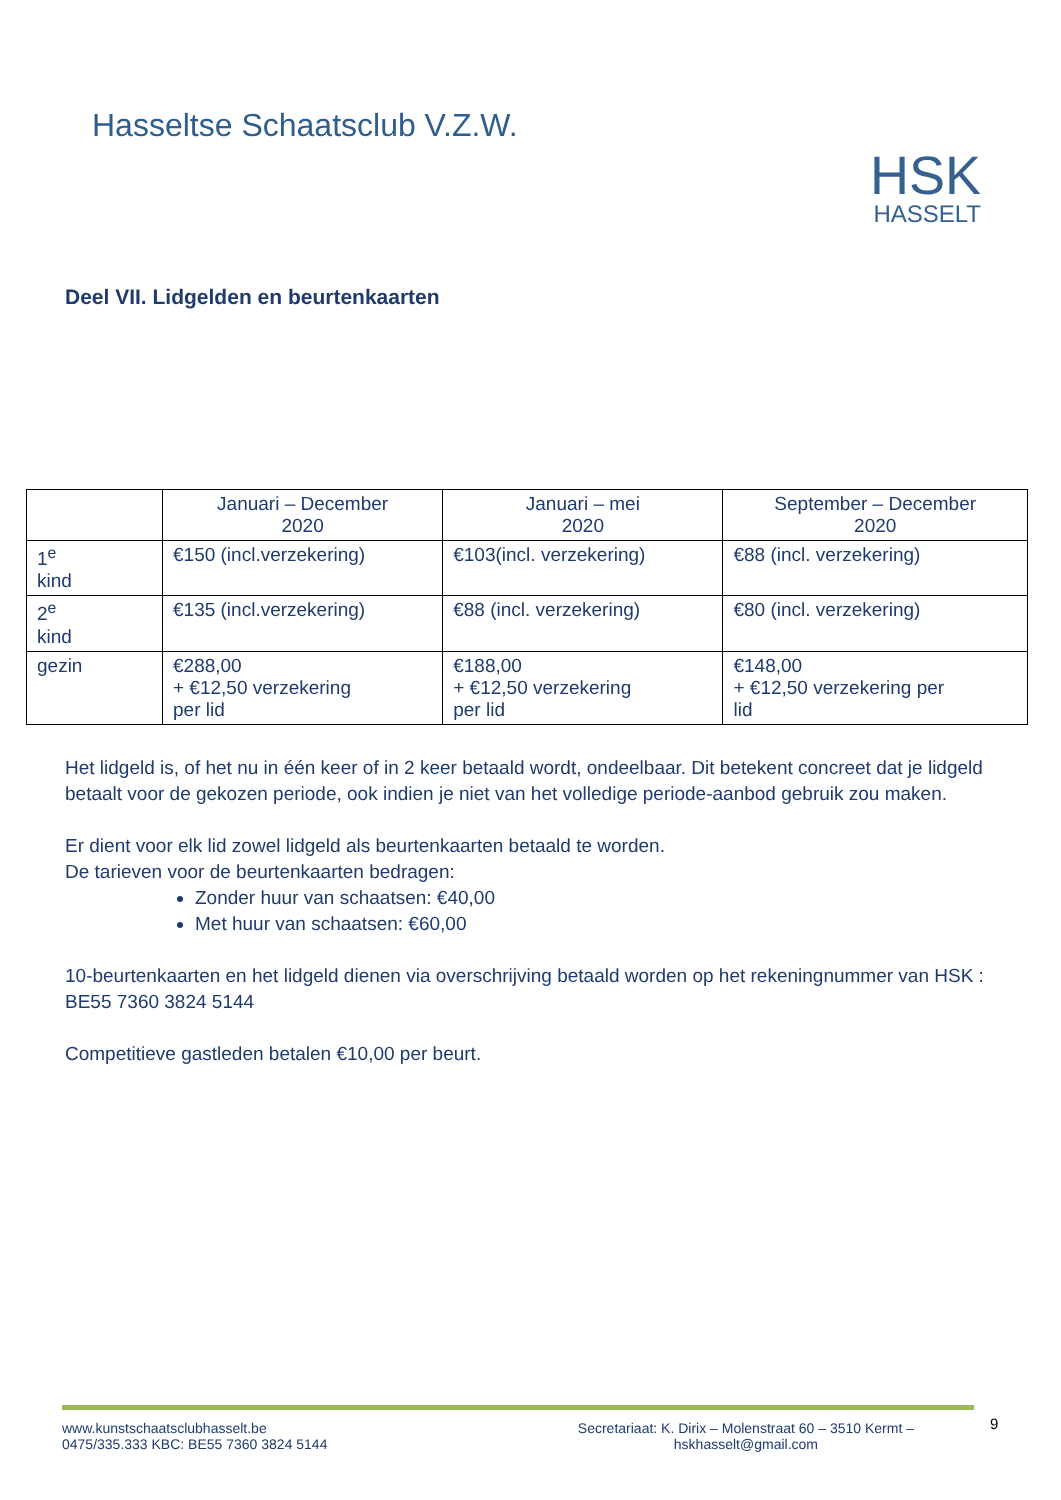Hasseltse Schaatsclub V.Z.W.
HSK
HASSELT
Deel VII. Lidgelden en beurtenkaarten
| | Januari – December 2020 | Januari – mei 2020 | September – December 2020 |
| --- | --- | --- | --- |
| 1<sup>e</sup> kind | €150 (incl.verzekering) | €103(incl. verzekering) | €88 (incl. verzekering) |
| 2<sup>e</sup> kind | €135 (incl.verzekering) | €88 (incl. verzekering) | €80 (incl. verzekering) |
| gezin | €288,00 + €12,50 verzekering per lid | €188,00 + €12,50 verzekering per lid | €148,00 + €12,50 verzekering per lid |
Het lidgeld is, of het nu in één keer of in 2 keer betaald wordt, ondeelbaar. Dit betekent concreet dat je lidgeld betaalt voor de gekozen periode, ook indien je niet van het volledige periode-aanbod gebruik zou maken.
Er dient voor elk lid zowel lidgeld als beurtenkaarten betaald te worden.
De tarieven voor de beurtenkaarten bedragen:
Zonder huur van schaatsen: €40,00
Met huur van schaatsen: €60,00
10-beurtenkaarten en het lidgeld dienen via overschrijving betaald worden op het rekeningnummer van HSK : BE55 7360 3824 5144
Competitieve gastleden betalen €10,00 per beurt.
www.kunstschaatsclubhasselt.be
0475/335.333 KBC: BE55 7360 3824 5144
Secretariaat: K. Dirix – Molenstraat 60 – 3510 Kermt –
hskhasselt@gmail.com
9